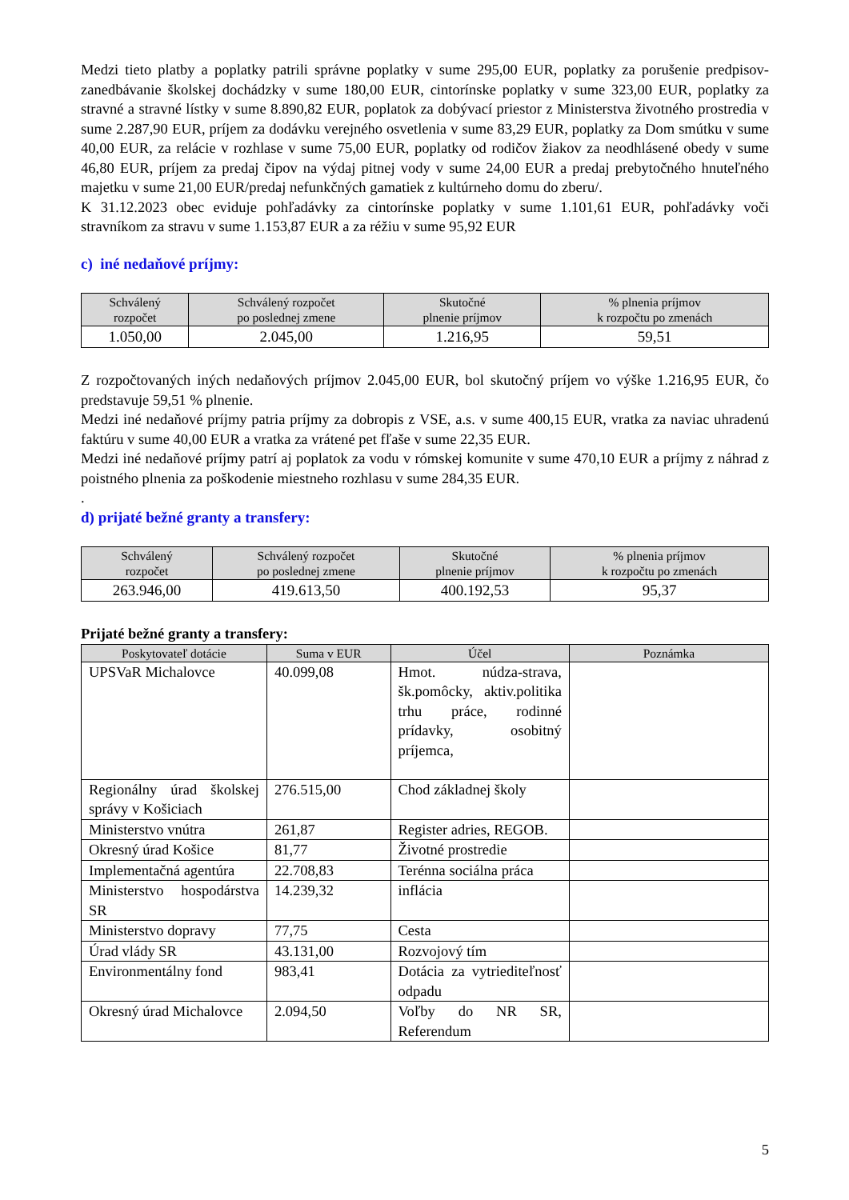Medzi tieto platby a poplatky patrili správne poplatky v sume 295,00 EUR, poplatky za porušenie predpisov-zanedbávanie školskej dochádzky v sume 180,00 EUR, cintorínske poplatky v sume 323,00 EUR, poplatky za stravné a stravné lístky v sume 8.890,82 EUR, poplatok za dobývací priestor z Ministerstva životného prostredia v sume 2.287,90 EUR, príjem za dodávku verejného osvetlenia v sume 83,29 EUR, poplatky za Dom smútku v sume 40,00 EUR, za relácie v rozhlase v sume 75,00 EUR, poplatky od rodičov žiakov za neodhlásené obedy v sume 46,80 EUR, príjem za predaj čipov na výdaj pitnej vody v sume 24,00 EUR a predaj prebytočného hnuteľného majetku v sume 21,00 EUR/predaj nefunkčných gamatiek z kultúrneho domu do zberu/.
K 31.12.2023 obec eviduje pohľadávky za cintorínske poplatky v sume 1.101,61 EUR, pohľadávky voči stravníkom za stravu v sume 1.153,87 EUR a za réžiu v sume 95,92 EUR
c) iné nedaňové príjmy:
| Schválený rozpočet | Schválený rozpočet po poslednej zmene | Skutočné plnenie príjmov | % plnenia príjmov k rozpočtu po zmenách |
| --- | --- | --- | --- |
| 1.050,00 | 2.045,00 | 1.216,95 | 59,51 |
Z rozpočtovaných iných nedaňových príjmov 2.045,00 EUR, bol skutočný príjem vo výške 1.216,95 EUR, čo predstavuje 59,51 % plnenie.
Medzi iné nedaňové príjmy patria príjmy za dobropis z VSE, a.s. v sume 400,15 EUR, vratka za naviac uhradenú faktúru v sume 40,00 EUR a vratka za vrátené pet fľaše v sume 22,35 EUR.
Medzi iné nedaňové príjmy patrí aj poplatok za vodu v rómskej komunite v sume 470,10 EUR a príjmy z náhrad z poistného plnenia za poškodenie miestneho rozhlasu v sume 284,35 EUR.
.
d) prijaté bežné granty a transfery:
| Schválený rozpočet | Schválený rozpočet po poslednej zmene | Skutočné plnenie príjmov | % plnenia príjmov k rozpočtu po zmenách |
| --- | --- | --- | --- |
| 263.946,00 | 419.613,50 | 400.192,53 | 95,37 |
Prijaté bežné granty a transfery:
| Poskytovateľ dotácie | Suma v EUR | Účel | Poznámka |
| --- | --- | --- | --- |
| UPSVaR Michalovce | 40.099,08 | Hmot. núdza-strava, šk.pomôcky, aktiv.politika trhu práce, rodinné prídavky, osobitný príjemca, | |
| Regionálny úrad školskej správy v Košiciach | 276.515,00 | Chod základnej školy | |
| Ministerstvo vnútra | 261,87 | Register adries, REGOB. | |
| Okresný úrad Košice | 81,77 | Životné prostredie | |
| Implementačná agentúra | 22.708,83 | Terénna sociálna práca | |
| Ministerstvo hospodárstva SR | 14.239,32 | inflácia | |
| Ministerstvo dopravy | 77,75 | Cesta | |
| Úrad vlády SR | 43.131,00 | Rozvojový tím | |
| Environmentálny fond | 983,41 | Dotácia za vytriediteľnosť odpadu | |
| Okresný úrad Michalovce | 2.094,50 | Voľby do NR SR, Referendum | |
5